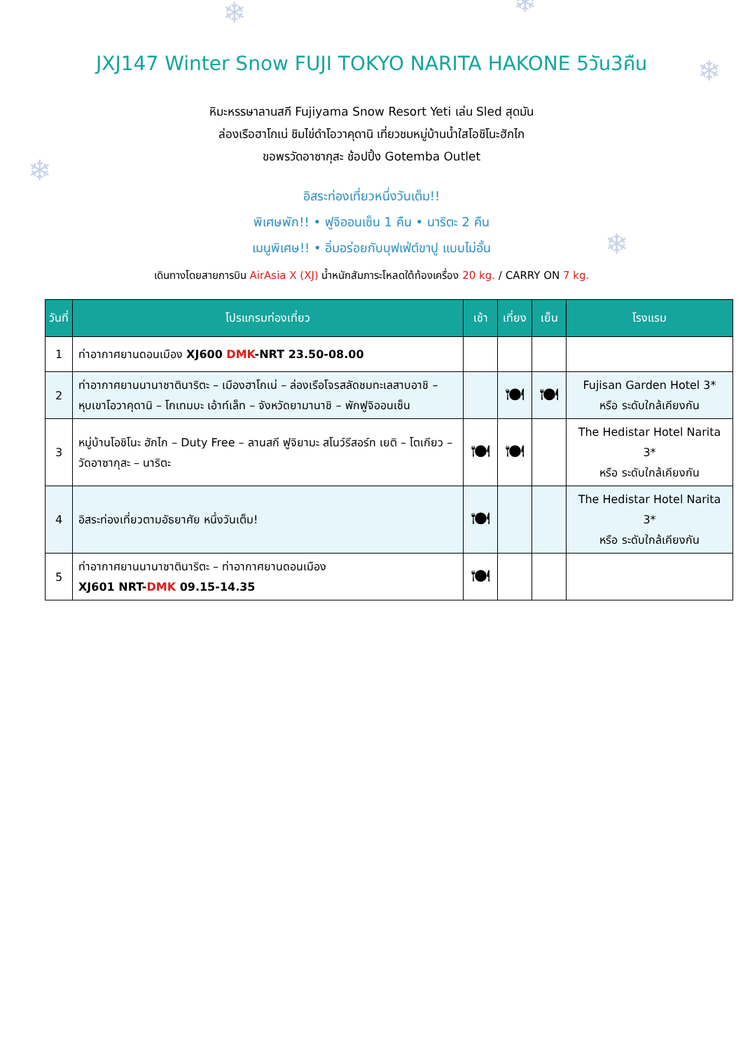❄ ❄
❄
❄
❄
JXJ147 Winter Snow FUJI TOKYO NARITA HAKONE 5วัน3คืน
หิมะหรรษาลานสกี Fujiyama Snow Resort Yeti เล่น Sled สุดมัน
ล่องเรือฮาโกเน่ ชิมไข่ดำโอวาคุดานิ เที่ยวชมหมู่บ้านน้ำใสโอชิโนะฮักไก
ขอพรวัดอาซากุสะ ช้อปปิ้ง Gotemba Outlet
อิสระท่องเที่ยวหนึ่งวันเต็ม!!
พิเศษพัก!! • ฟูจิออนเซ็น 1 คืน • นาริตะ 2 คืน
เมนูพิเศษ!! • อิ่มอร่อยกับบุฟเฟ่ต์ขาปู แบบไม่อั้น
เดินทางโดยสายการบิน AirAsia X (XJ) น้ำหนักสัมภาระโหลดใต้ท้องเครื่อง 20 kg. / CARRY ON 7 kg.
| วันที่ | โปรแกรมท่องเที่ยว | เช้า | เที่ยง | เย็น | โรงแรม |
| --- | --- | --- | --- | --- | --- |
| 1 | ท่าอากาศยานดอนเมือง XJ600 DMK -NRT 23.50-08.00 | | | | |
| 2 | ท่าอากาศยานนานาชาตินาริตะ – เมืองฮาโกเน่ – ล่องเรือโจรสลัดชมทะเลสาบอาชิ – หุบเขาโอวาคุดานิ – โกเทมบะ เอ้าท์เล็ท – จังหวัดยามานาชิ – พักฟูจิออนเซ็น | | 🍽 | 🍽 | Fujisan Garden Hotel 3* หรือ ระดับใกล้เคียงกัน |
| 3 | หมู่บ้านโอชิโนะ ฮักไก – Duty Free – ลานสกี ฟูจิยามะ สโนว์รีสอร์ท เยติ – โตเกียว – วัดอาซากุสะ – นาริตะ | 🍽 | 🍽 | | The Hedistar Hotel Narita 3* หรือ ระดับใกล้เคียงกัน |
| 4 | อิสระท่องเที่ยวตามอัธยาศัย หนึ่งวันเต็ม! | 🍽 | | | The Hedistar Hotel Narita 3* หรือ ระดับใกล้เคียงกัน |
| 5 | ท่าอากาศยานนานาชาตินาริตะ – ท่าอากาศยานดอนเมือง XJ601 NRT- DMK 09.15-14.35 | 🍽 | | | |